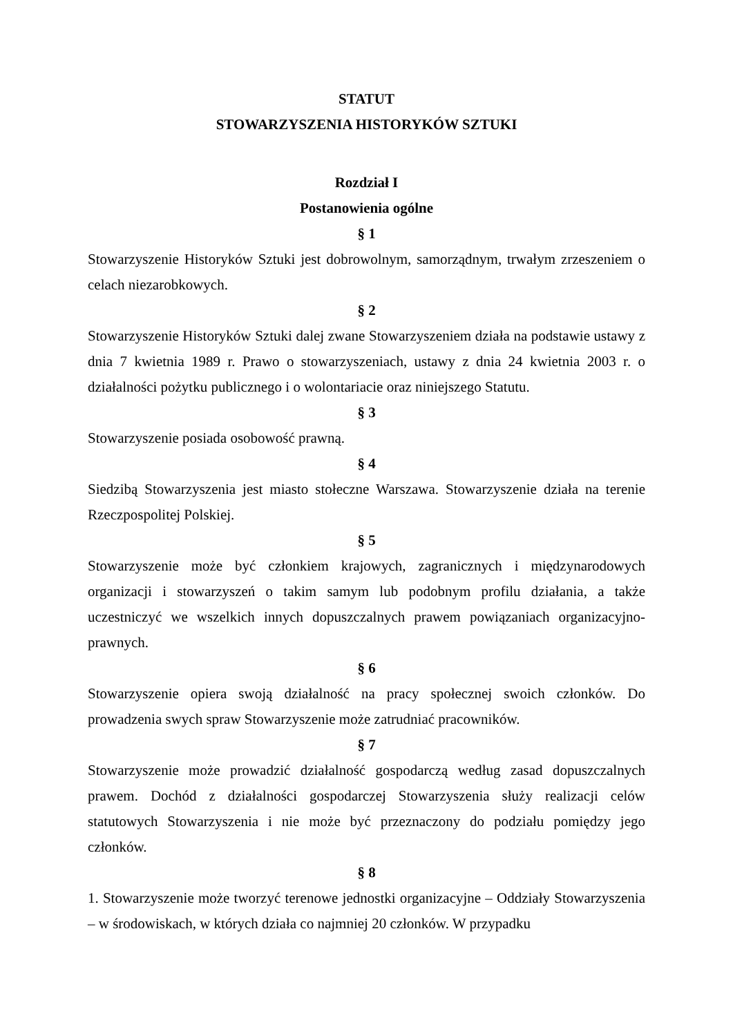STATUT
STOWARZYSZENIA HISTORYKÓW SZTUKI
Rozdział I
Postanowienia ogólne
§ 1
Stowarzyszenie Historyków Sztuki jest dobrowolnym, samorządnym, trwałym zrzeszeniem o celach niezarobkowych.
§ 2
Stowarzyszenie Historyków Sztuki dalej zwane Stowarzyszeniem działa na podstawie ustawy z dnia 7 kwietnia 1989 r. Prawo o stowarzyszeniach, ustawy z dnia 24 kwietnia 2003 r. o działalności pożytku publicznego i o wolontariacie oraz niniejszego Statutu.
§ 3
Stowarzyszenie posiada osobowość prawną.
§ 4
Siedzibą Stowarzyszenia jest miasto stołeczne Warszawa. Stowarzyszenie działa na terenie Rzeczpospolitej Polskiej.
§ 5
Stowarzyszenie może być członkiem krajowych, zagranicznych i międzynarodowych organizacji i stowarzyszeń o takim samym lub podobnym profilu działania, a także uczestniczyć we wszelkich innych dopuszczalnych prawem powiązaniach organizacyjno-prawnych.
§ 6
Stowarzyszenie opiera swoją działalność na pracy społecznej swoich członków. Do prowadzenia swych spraw Stowarzyszenie może zatrudniać pracowników.
§ 7
Stowarzyszenie może prowadzić działalność gospodarczą według zasad dopuszczalnych prawem. Dochód z działalności gospodarczej Stowarzyszenia służy realizacji celów statutowych Stowarzyszenia i nie może być przeznaczony do podziału pomiędzy jego członków.
§ 8
1. Stowarzyszenie może tworzyć terenowe jednostki organizacyjne – Oddziały Stowarzyszenia – w środowiskach, w których działa co najmniej 20 członków. W przypadku